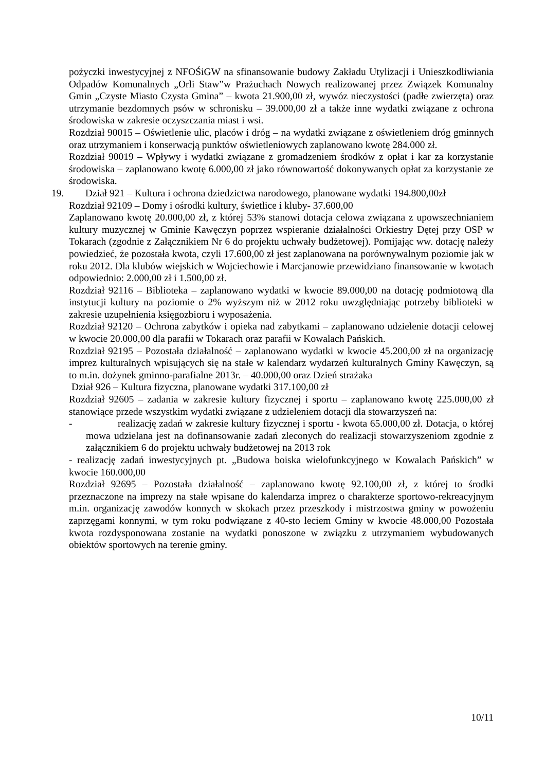pożyczki inwestycyjnej z NFOŚiGW na sfinansowanie budowy Zakładu Utylizacji i Unieszkodliwiania Odpadów Komunalnych „Orli Staw”w Prażuchach Nowych realizowanej przez Związek Komunalny Gmin „Czyste Miasto Czysta Gmina” – kwota 21.900,00 zł, wywóz nieczystości (padłe zwierzęta) oraz utrzymanie bezdomnych psów w schronisku – 39.000,00 zł a także inne wydatki związane z ochrona środowiska w zakresie oczyszczania miast i wsi.
Rozdział 90015 – Oświetlenie ulic, placów i dróg – na wydatki związane z oświetleniem dróg gminnych oraz utrzymaniem i konserwacją punktów oświetleniowych zaplanowano kwotę 284.000 zł.
Rozdział 90019 – Wpływy i wydatki związane z gromadzeniem środków z opłat i kar za korzystanie środowiska – zaplanowano kwotę 6.000,00 zł jako równowartość dokonywanych opłat za korzystanie ze środowiska.
19. Dział 921 – Kultura i ochrona dziedzictwa narodowego, planowane wydatki 194.800,00zł
Rozdział 92109 – Domy i ośrodki kultury, świetlice i kluby- 37.600,00
Zaplanowano kwotę 20.000,00 zł, z której 53% stanowi dotacja celowa związana z upowszechnianiem kultury muzycznej w Gminie Kawęczyn poprzez wspieranie działalności Orkiestry Dętej przy OSP w Tokarach (zgodnie z Załącznikiem Nr 6 do projektu uchwały budżetowej). Pomijając ww. dotację należy powiedzieć, że pozostała kwota, czyli 17.600,00 zł jest zaplanowana na porównywalnym poziomie jak w roku 2012. Dla klubów wiejskich w Wojciechowie i Marcjanowie przewidziano finansowanie w kwotach odpowiednio: 2.000,00 zł i 1.500,00 zł.
Rozdział 92116 – Biblioteka – zaplanowano wydatki w kwocie 89.000,00 na dotację podmiotową dla instytucji kultury na poziomie o 2% wyższym niż w 2012 roku uwzględniając potrzeby biblioteki w zakresie uzupełnienia księgozbioru i wyposażenia.
Rozdział 92120 – Ochrona zabytków i opieka nad zabytkami – zaplanowano udzielenie dotacji celowej w kwocie 20.000,00 dla parafii w Tokarach oraz parafii w Kowalach Pańskich.
Rozdział 92195 – Pozostała działalność – zaplanowano wydatki w kwocie 45.200,00 zł na organizację imprez kulturalnych wpisujących się na stałe w kalendarz wydarzeń kulturalnych Gminy Kawęczyn, są to m.in. dożynek gminno-parafialne 2013r. – 40.000,00 oraz Dzień strażaka
Dział 926 – Kultura fizyczna, planowane wydatki 317.100,00 zł
Rozdział 92605 – zadania w zakresie kultury fizycznej i sportu – zaplanowano kwotę 225.000,00 zł stanowiące przede wszystkim wydatki związane z udzieleniem dotacji dla stowarzyszeń na:
- realizację zadań w zakresie kultury fizycznej i sportu - kwota 65.000,00 zł. Dotacja, o której mowa udzielana jest na dofinansowanie zadań zleconych do realizacji stowarzyszeniom zgodnie z załącznikiem 6 do projektu uchwały budżetowej na 2013 rok
- realizację zadań inwestycyjnych pt. „Budowa boiska wielofunkcyjnego w Kowalach Pańskich” w kwocie 160.000,00
Rozdział 92695 – Pozostała działalność – zaplanowano kwotę 92.100,00 zł, z której to środki przeznaczone na imprezy na stałe wpisane do kalendarza imprez o charakterze sportowo-rekreacyjnym m.in. organizację zawodów konnych w skokach przez przeszkody i mistrzostwa gminy w powożeniu zaprzęgami konnymi, w tym roku podwiązane z 40-sto leciem Gminy w kwocie 48.000,00 Pozostała kwota rozdysponowana zostanie na wydatki ponoszone w związku z utrzymaniem wybudowanych obiektów sportowych na terenie gminy.
10/11